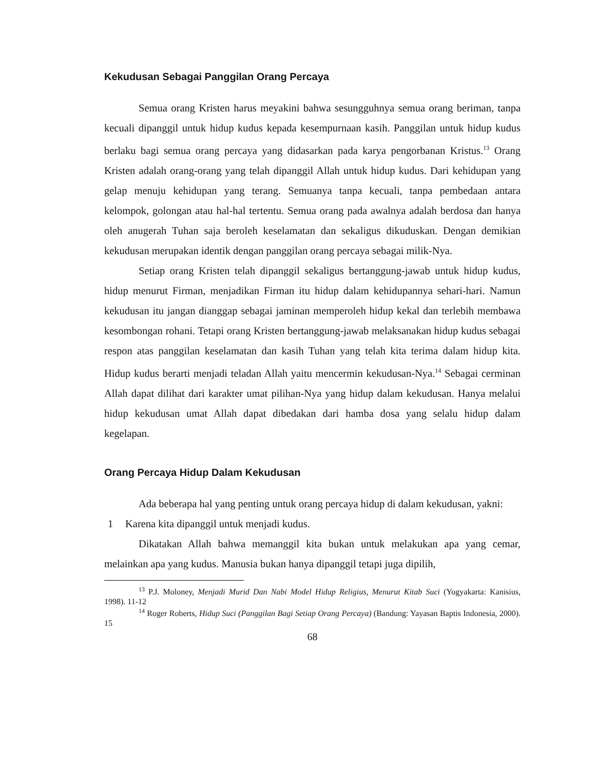Kekudusan Sebagai Panggilan Orang Percaya
Semua orang Kristen harus meyakini bahwa sesungguhnya semua orang beriman, tanpa kecuali dipanggil untuk hidup kudus kepada kesempurnaan kasih. Panggilan untuk hidup kudus berlaku bagi semua orang percaya yang didasarkan pada karya pengorbanan Kristus.<sup>13</sup> Orang Kristen adalah orang-orang yang telah dipanggil Allah untuk hidup kudus. Dari kehidupan yang gelap menuju kehidupan yang terang. Semuanya tanpa kecuali, tanpa pembedaan antara kelompok, golongan atau hal-hal tertentu. Semua orang pada awalnya adalah berdosa dan hanya oleh anugerah Tuhan saja beroleh keselamatan dan sekaligus dikuduskan. Dengan demikian kekudusan merupakan identik dengan panggilan orang percaya sebagai milik-Nya.
Setiap orang Kristen telah dipanggil sekaligus bertanggung-jawab untuk hidup kudus, hidup menurut Firman, menjadikan Firman itu hidup dalam kehidupannya sehari-hari. Namun kekudusan itu jangan dianggap sebagai jaminan memperoleh hidup kekal dan terlebih membawa kesombongan rohani. Tetapi orang Kristen bertanggung-jawab melaksanakan hidup kudus sebagai respon atas panggilan keselamatan dan kasih Tuhan yang telah kita terima dalam hidup kita. Hidup kudus berarti menjadi teladan Allah yaitu mencermin kekudusan-Nya.<sup>14</sup> Sebagai cerminan Allah dapat dilihat dari karakter umat pilihan-Nya yang hidup dalam kekudusan. Hanya melalui hidup kekudusan umat Allah dapat dibedakan dari hamba dosa yang selalu hidup dalam kegelapan.
Orang Percaya Hidup Dalam Kekudusan
Ada beberapa hal yang penting untuk orang percaya hidup di dalam kekudusan, yakni:
1 Karena kita dipanggil untuk menjadi kudus.
Dikatakan Allah bahwa memanggil kita bukan untuk melakukan apa yang cemar, melainkan apa yang kudus. Manusia bukan hanya dipanggil tetapi juga dipilih,
<sup>13</sup> P.J. Moloney, Menjadi Murid Dan Nabi Model Hidup Religius, Menurut Kitab Suci (Yogyakarta: Kanisius, 1998). 11-12
<sup>14</sup> Roger Roberts, Hidup Suci (Panggilan Bagi Setiap Orang Percaya) (Bandung: Yayasan Baptis Indonesia, 2000). 15
68